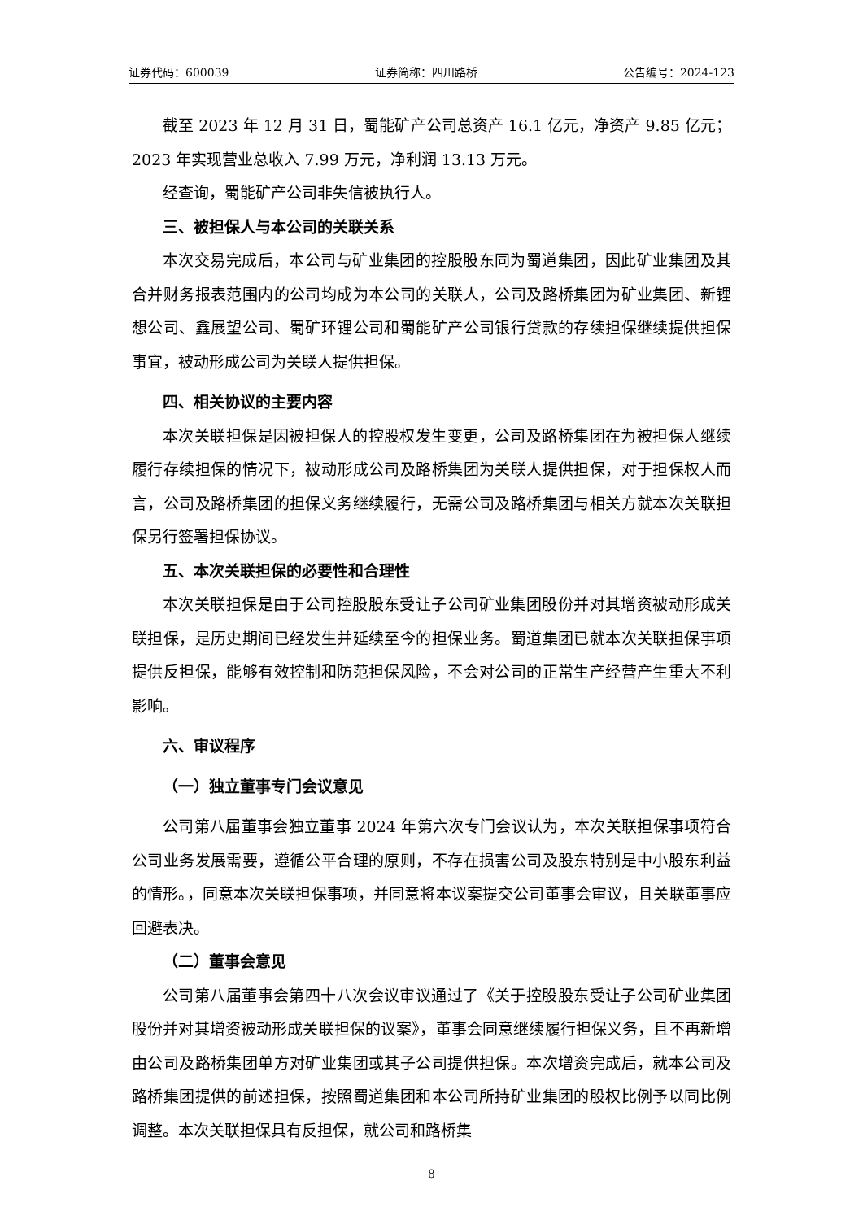证券代码：600039 证券简称：四川路桥 公告编号：2024-123
截至 2023 年 12 月 31 日，蜀能矿产公司总资产 16.1 亿元，净资产 9.85 亿元；2023 年实现营业总收入 7.99 万元，净利润 13.13 万元。
经查询，蜀能矿产公司非失信被执行人。
三、被担保人与本公司的关联关系
本次交易完成后，本公司与矿业集团的控股股东同为蜀道集团，因此矿业集团及其合并财务报表范围内的公司均成为本公司的关联人，公司及路桥集团为矿业集团、新锂想公司、鑫展望公司、蜀矿环锂公司和蜀能矿产公司银行贷款的存续担保继续提供担保事宜，被动形成公司为关联人提供担保。
四、相关协议的主要内容
本次关联担保是因被担保人的控股权发生变更，公司及路桥集团在为被担保人继续履行存续担保的情况下，被动形成公司及路桥集团为关联人提供担保，对于担保权人而言，公司及路桥集团的担保义务继续履行，无需公司及路桥集团与相关方就本次关联担保另行签署担保协议。
五、本次关联担保的必要性和合理性
本次关联担保是由于公司控股股东受让子公司矿业集团股份并对其增资被动形成关联担保，是历史期间已经发生并延续至今的担保业务。蜀道集团已就本次关联担保事项提供反担保，能够有效控制和防范担保风险，不会对公司的正常生产经营产生重大不利影响。
六、审议程序
（一）独立董事专门会议意见
公司第八届董事会独立董事 2024 年第六次专门会议认为，本次关联担保事项符合公司业务发展需要，遵循公平合理的原则，不存在损害公司及股东特别是中小股东利益的情形。，同意本次关联担保事项，并同意将本议案提交公司董事会审议，且关联董事应回避表决。
（二）董事会意见
公司第八届董事会第四十八次会议审议通过了《关于控股股东受让子公司矿业集团股份并对其增资被动形成关联担保的议案》，董事会同意继续履行担保义务，且不再新增由公司及路桥集团单方对矿业集团或其子公司提供担保。本次增资完成后，就本公司及路桥集团提供的前述担保，按照蜀道集团和本公司所持矿业集团的股权比例予以同比例调整。本次关联担保具有反担保，就公司和路桥集
8